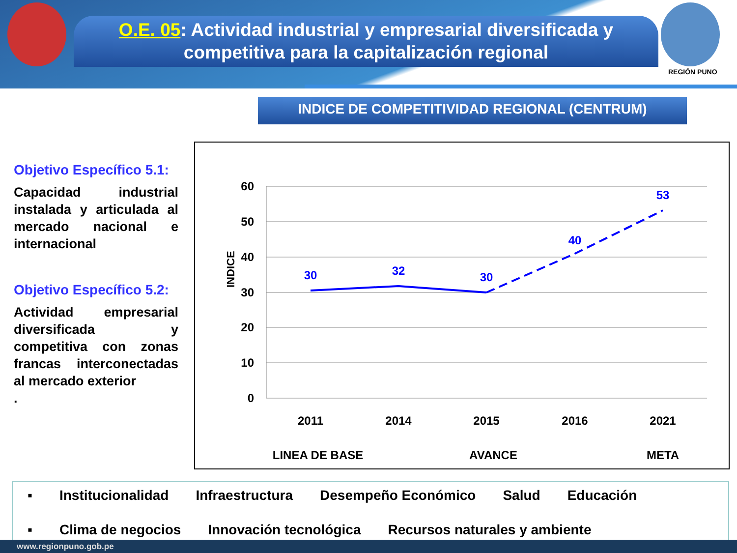O.E. 05: Actividad industrial y empresarial diversificada y
competitiva para la capitalización regional
REGIÓN PUNO
INDICE DE COMPETITIVIDAD REGIONAL (CENTRUM)
Objetivo Específico 5.1:
Capacidad industrial instalada y articulada al mercado nacional e internacional
Objetivo Específico 5.2:
Actividad empresarial diversificada y competitiva con zonas francas interconectadas al mercado exterior
.
60
50
40
30
20
10
0
INDICE
30
32
30
40
53
2011
2014
2015
2016
2021
LINEA DE BASE
AVANCE
META
▪ Institucionalidad Infraestructura Desempeño Económico Salud Educación
▪ Clima de negocios Innovación tecnológica Recursos naturales y ambiente
www.regionpuno.gob.pe